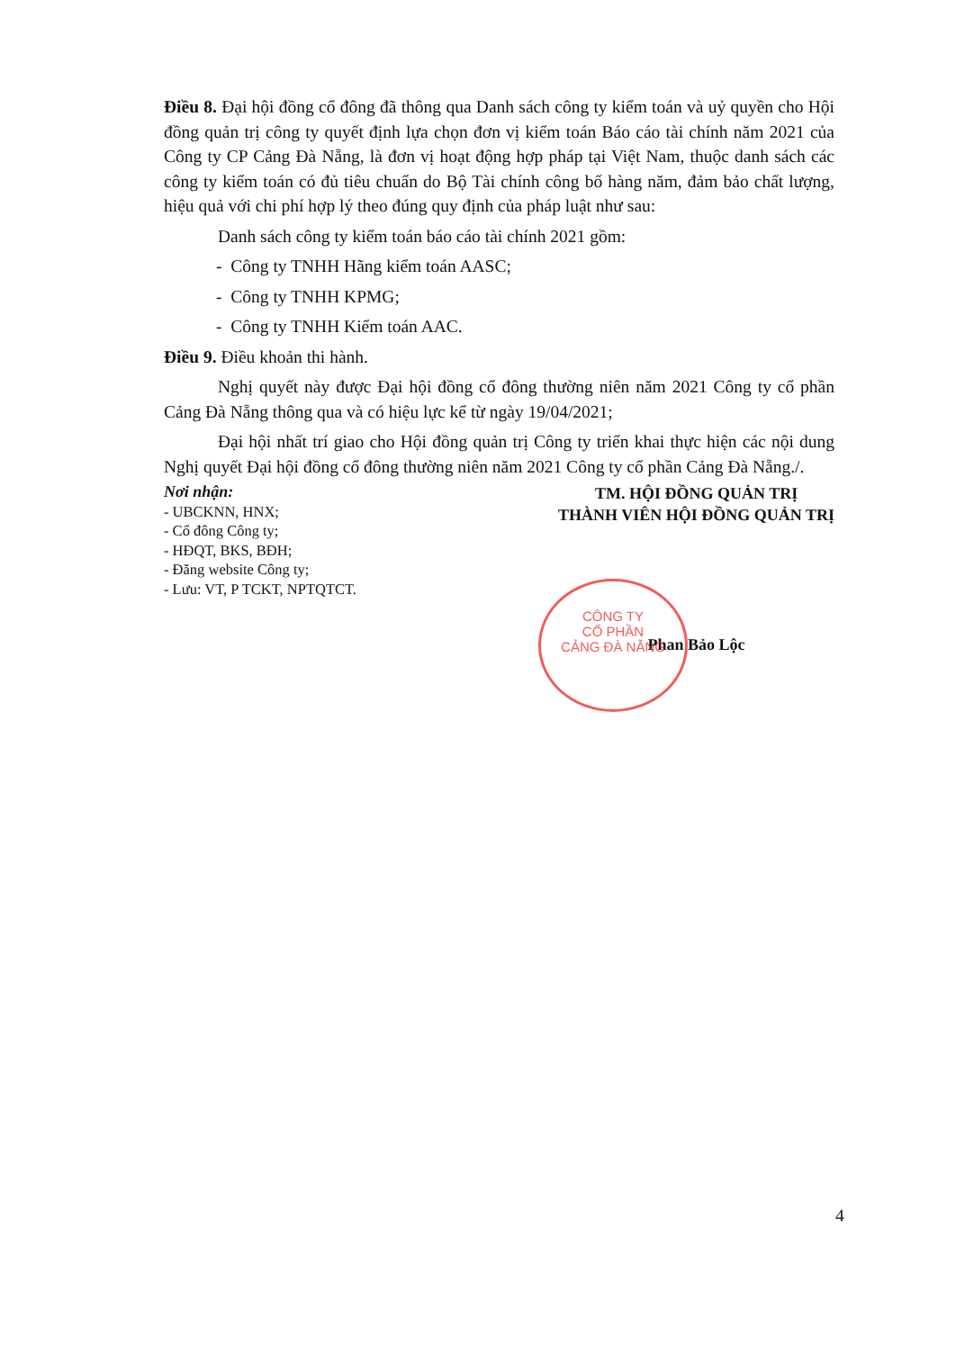Điều 8. Đại hội đồng cổ đông đã thông qua Danh sách công ty kiểm toán và uỷ quyền cho Hội đồng quản trị công ty quyết định lựa chọn đơn vị kiểm toán Báo cáo tài chính năm 2021 của Công ty CP Cảng Đà Nẵng, là đơn vị hoạt động hợp pháp tại Việt Nam, thuộc danh sách các công ty kiểm toán có đủ tiêu chuẩn do Bộ Tài chính công bố hàng năm, đảm bảo chất lượng, hiệu quả với chi phí hợp lý theo đúng quy định của pháp luật như sau:
Danh sách công ty kiểm toán báo cáo tài chính 2021 gồm:
- Công ty TNHH Hãng kiểm toán AASC;
- Công ty TNHH KPMG;
- Công ty TNHH Kiểm toán AAC.
Điều 9. Điều khoản thi hành.
Nghị quyết này được Đại hội đồng cổ đông thường niên năm 2021 Công ty cổ phần Cảng Đà Nẵng thông qua và có hiệu lực kể từ ngày 19/04/2021;
Đại hội nhất trí giao cho Hội đồng quản trị Công ty triển khai thực hiện các nội dung Nghị quyết Đại hội đồng cổ đông thường niên năm 2021 Công ty cổ phần Cảng Đà Nẵng./.
Nơi nhận:
- UBCKNN, HNX;
- Cổ đông Công ty;
- HĐQT, BKS, BĐH;
- Đăng website Công ty;
- Lưu: VT, P TCKT, NPTQTCT.
TM. HỘI ĐỒNG QUẢN TRỊ
THÀNH VIÊN HỘI ĐỒNG QUẢN TRỊ
Phan Bảo Lộc
CÔNG TY
CỔ PHẦN
CẢNG ĐÀ NẴNG
4